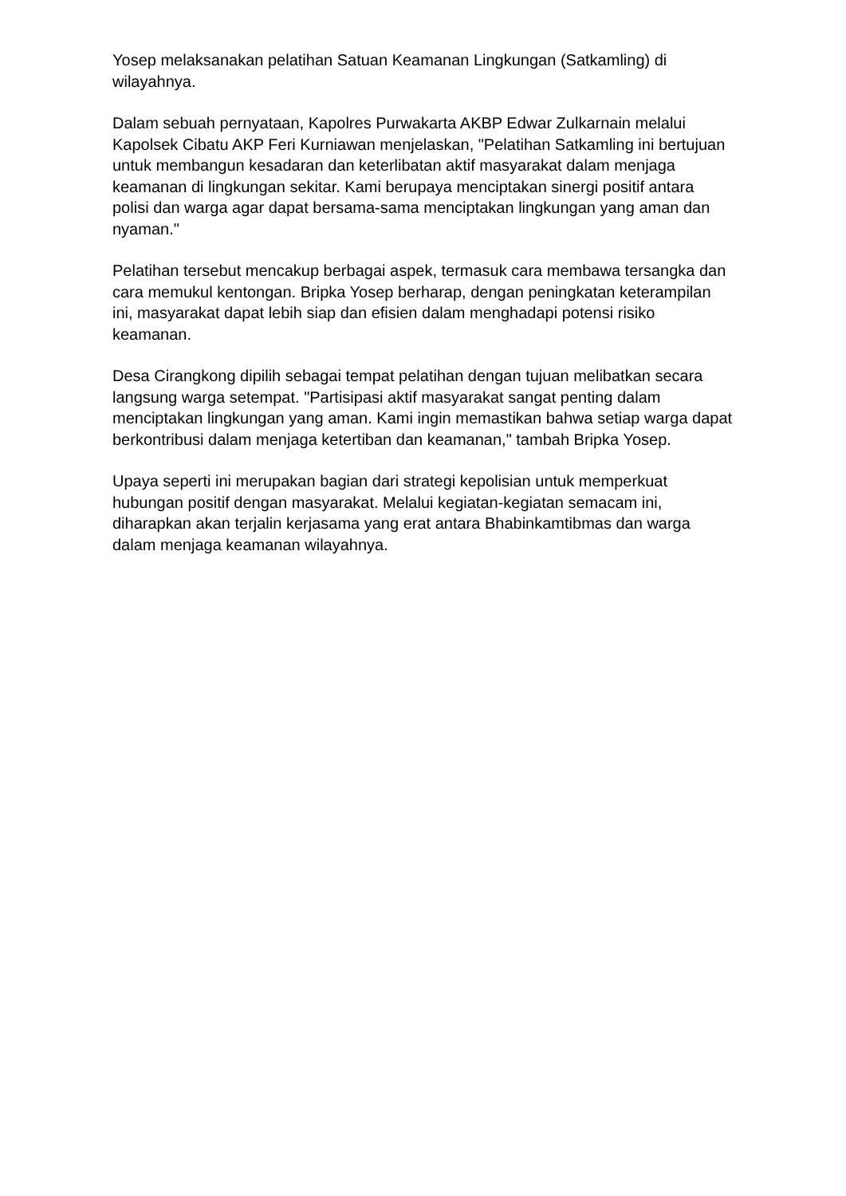Yosep melaksanakan pelatihan Satuan Keamanan Lingkungan (Satkamling) di wilayahnya.
Dalam sebuah pernyataan, Kapolres Purwakarta AKBP Edwar Zulkarnain melalui Kapolsek Cibatu AKP Feri Kurniawan menjelaskan, "Pelatihan Satkamling ini bertujuan untuk membangun kesadaran dan keterlibatan aktif masyarakat dalam menjaga keamanan di lingkungan sekitar. Kami berupaya menciptakan sinergi positif antara polisi dan warga agar dapat bersama-sama menciptakan lingkungan yang aman dan nyaman."
Pelatihan tersebut mencakup berbagai aspek, termasuk cara membawa tersangka dan cara memukul kentongan. Bripka Yosep berharap, dengan peningkatan keterampilan ini, masyarakat dapat lebih siap dan efisien dalam menghadapi potensi risiko keamanan.
Desa Cirangkong dipilih sebagai tempat pelatihan dengan tujuan melibatkan secara langsung warga setempat. "Partisipasi aktif masyarakat sangat penting dalam menciptakan lingkungan yang aman. Kami ingin memastikan bahwa setiap warga dapat berkontribusi dalam menjaga ketertiban dan keamanan," tambah Bripka Yosep.
Upaya seperti ini merupakan bagian dari strategi kepolisian untuk memperkuat hubungan positif dengan masyarakat. Melalui kegiatan-kegiatan semacam ini, diharapkan akan terjalin kerjasama yang erat antara Bhabinkamtibmas dan warga dalam menjaga keamanan wilayahnya.